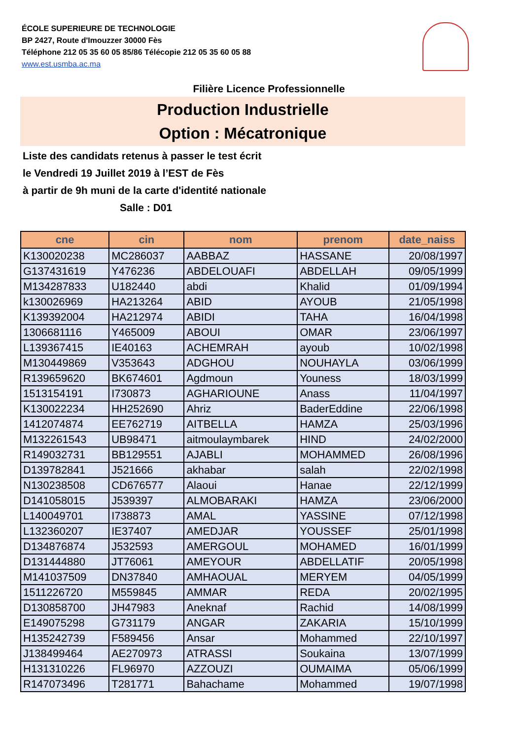ÉCOLE SUPERIEURE DE TECHNOLOGIE
BP 2427, Route d'Imouzzer 30000 Fès
Téléphone 212 05 35 60 05 85/86 Télécopie 212 05 35 60 05 88
www.est.usmba.ac.ma
Filière Licence Professionnelle
Production Industrielle
Option : Mécatronique
Liste des candidats retenus à passer le test écrit
le Vendredi 19 Juillet 2019 à l’EST de Fès
à partir de 9h muni de la carte d'identité nationale
Salle : D01
| cne | cin | nom | prenom | date_naiss |
| --- | --- | --- | --- | --- |
| K130020238 | MC286037 | AABBAZ | HASSANE | 20/08/1997 |
| G137431619 | Y476236 | ABDELOUAFI | ABDELLAH | 09/05/1999 |
| M134287833 | U182440 | abdi | Khalid | 01/09/1994 |
| k130026969 | HA213264 | ABID | AYOUB | 21/05/1998 |
| K139392004 | HA212974 | ABIDI | TAHA | 16/04/1998 |
| 1306681116 | Y465009 | ABOUI | OMAR | 23/06/1997 |
| L139367415 | IE40163 | ACHEMRAH | ayoub | 10/02/1998 |
| M130449869 | V353643 | ADGHOU | NOUHAYLA | 03/06/1999 |
| R139659620 | BK674601 | Agdmoun | Youness | 18/03/1999 |
| 1513154191 | I730873 | AGHARIOUNE | Anass | 11/04/1997 |
| K130022234 | HH252690 | Ahriz | BaderEddine | 22/06/1998 |
| 1412074874 | EE762719 | AITBELLA | HAMZA | 25/03/1996 |
| M132261543 | UB98471 | aitmoulaymbarek | HIND | 24/02/2000 |
| R149032731 | BB129551 | AJABLI | MOHAMMED | 26/08/1996 |
| D139782841 | J521666 | akhabar | salah | 22/02/1998 |
| N130238508 | CD676577 | Alaoui | Hanae | 22/12/1999 |
| D141058015 | J539397 | ALMOBARAKI | HAMZA | 23/06/2000 |
| L140049701 | I738873 | AMAL | YASSINE | 07/12/1998 |
| L132360207 | IE37407 | AMEDJAR | YOUSSEF | 25/01/1998 |
| D134876874 | J532593 | AMERGOUL | MOHAMED | 16/01/1999 |
| D131444880 | JT76061 | AMEYOUR | ABDELLATIF | 20/05/1998 |
| M141037509 | DN37840 | AMHAOUAL | MERYEM | 04/05/1999 |
| 1511226720 | M559845 | AMMAR | REDA | 20/02/1995 |
| D130858700 | JH47983 | Aneknaf | Rachid | 14/08/1999 |
| E149075298 | G731179 | ANGAR | ZAKARIA | 15/10/1999 |
| H135242739 | F589456 | Ansar | Mohammed | 22/10/1997 |
| J138499464 | AE270973 | ATRASSI | Soukaina | 13/07/1999 |
| H131310226 | FL96970 | AZZOUZI | OUMAIMA | 05/06/1999 |
| R147073496 | T281771 | Bahachame | Mohammed | 19/07/1998 |